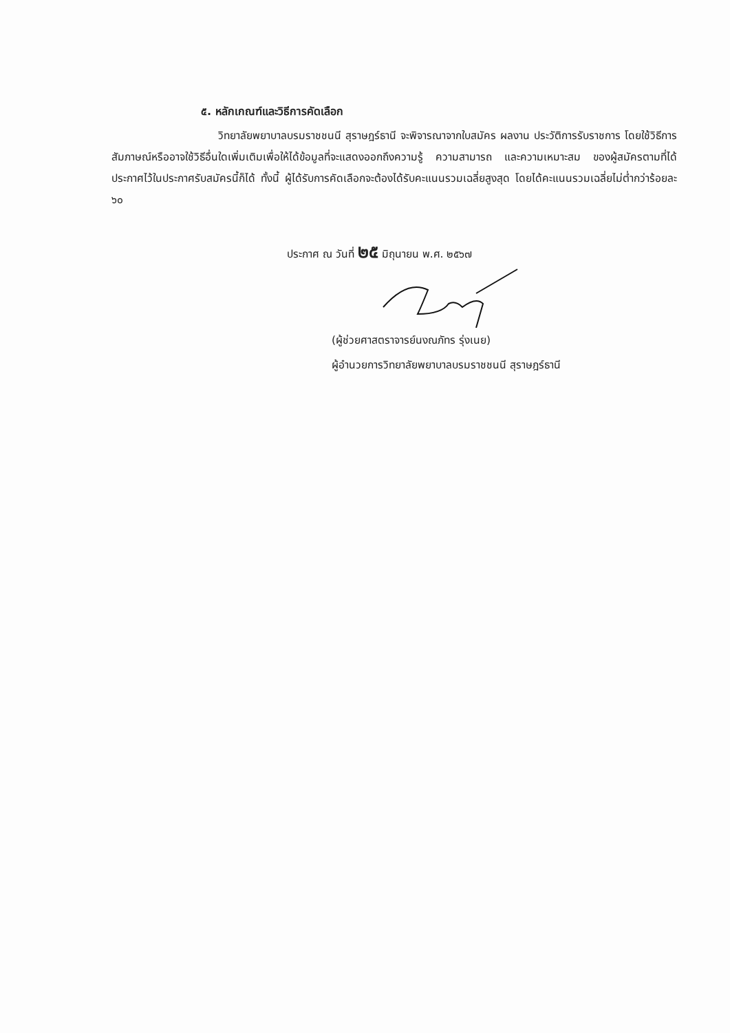๕. หลักเกณฑ์และวิธีการคัดเลือก
วิทยาลัยพยาบาลบรมราชชนนี สุราษฎร์ธานี จะพิจารณาจากใบสมัคร ผลงาน ประวัติการรับราชการ โดยใช้วิธีการสัมภาษณ์หรืออาจใช้วิธีอื่นใดเพิ่มเติมเพื่อให้ได้ข้อมูลที่จะแสดงออกถึงความรู้ ความสามารถ และความเหมาะสม ของผู้สมัครตามที่ได้ประกาศไว้ในประกาศรับสมัครนี้ก็ได้ ทั้งนี้ ผู้ได้รับการคัดเลือกจะต้องได้รับคะแนนรวมเฉลี่ยสูงสุด โดยได้คะแนนรวมเฉลี่ยไม่ต่ำกว่าร้อยละ ๖๐
ประกาศ ณ วันที่ ๒๕ มิถุนายน พ.ศ. ๒๕๖๗
(ผู้ช่วยศาสตราจารย์นงณภัทร รุ่งเนย)
ผู้อำนวยการวิทยาลัยพยาบาลบรมราชชนนี สุราษฎร์ธานี